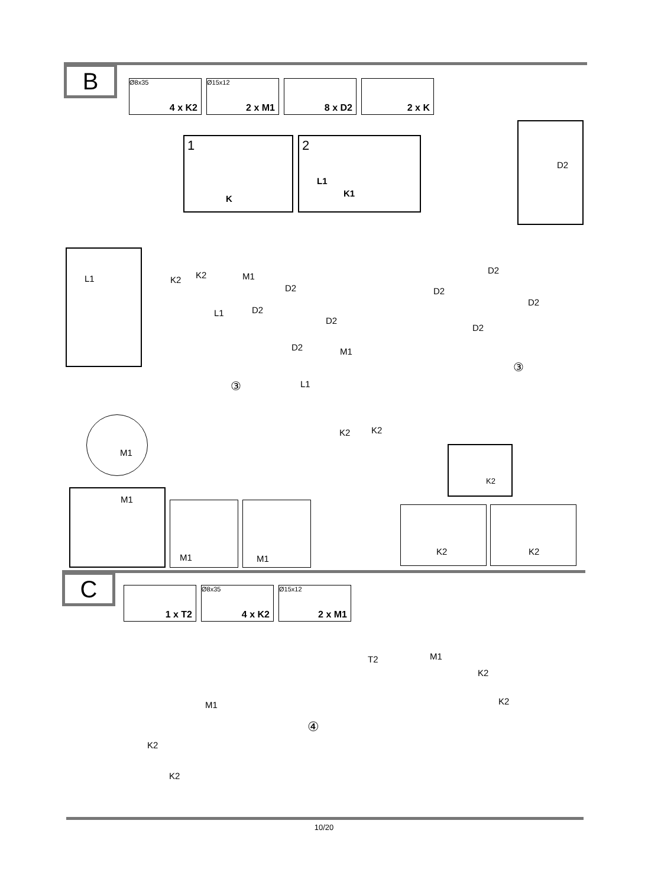B Ø8x35
4 x K2
Ø15x12
2 x M1
8 x D2 2 x K
1
K
2
L1
K1
D2
L1
K2 K2 M1
D2
L1 D2
D2
D2 M1
L1 ③
K2 K2
D2
D2
D2
D2
③
M1
K2
M1
M1 M1
K2 K2
C 1 x T2 Ø8x35
4 x K2
Ø15x12
2 x M1
T2 M1
K2
K2 M1
④
K2
K2
10/20